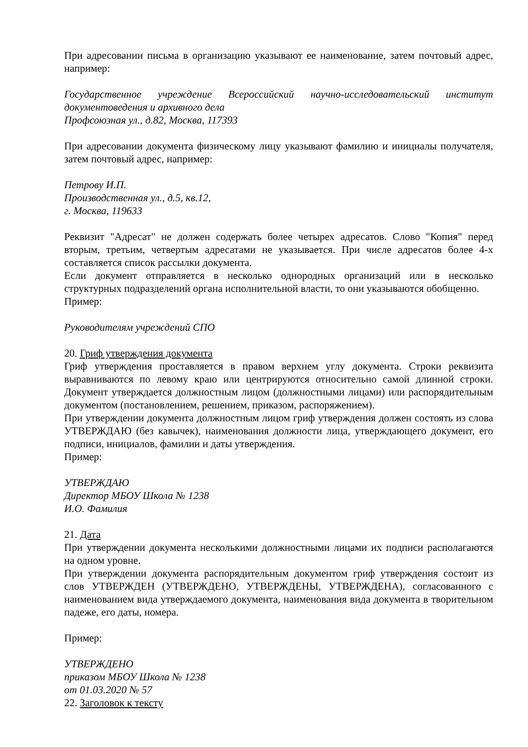При адресовании письма в организацию указывают ее наименование, затем почтовый адрес, например:
Государственное учреждение Всероссийский научно-исследовательский институт документоведения и архивного дела
Профсоюзная ул., д.82, Москва, 117393
При адресовании документа физическому лицу указывают фамилию и инициалы получателя, затем почтовый адрес, например:
Петрову И.П.
Производственная ул., д.5, кв.12,
г. Москва, 119633
Реквизит "Адресат" не должен содержать более четырех адресатов. Слово "Копия" перед вторым, третьим, четвертым адресатами не указывается. При числе адресатов более 4-х составляется список рассылки документа.
Если документ отправляется в несколько однородных организаций или в несколько структурных подразделений органа исполнительной власти, то они указываются обобщенно.
Пример:
Руководителям учреждений СПО
20. Гриф утверждения документа
Гриф утверждения проставляется в правом верхнем углу документа. Строки реквизита выравниваются по левому краю или центрируются относительно самой длинной строки. Документ утверждается должностным лицом (должностными лицами) или распорядительным документом (постановлением, решением, приказом, распоряжением).
При утверждении документа должностным лицом гриф утверждения должен состоять из слова УТВЕРЖДАЮ (без кавычек), наименования должности лица, утверждающего документ, его подписи, инициалов, фамилии и даты утверждения.
Пример:
УТВЕРЖДАЮ
Директор МБОУ Школа № 1238
И.О. Фамилия
21. Дата
При утверждении документа несколькими должностными лицами их подписи располагаются на одном уровне.
При утверждении документа распорядительным документом гриф утверждения состоит из слов УТВЕРЖДЕН (УТВЕРЖДЕНО, УТВЕРЖДЕНЫ, УТВЕРЖДЕНА), согласованного с наименованием вида утверждаемого документа, наименования вида документа в творительном падеже, его даты, номера.
Пример:
УТВЕРЖДЕНО
приказом МБОУ Школа № 1238
от 01.03.2020 № 57
22. Заголовок к тексту